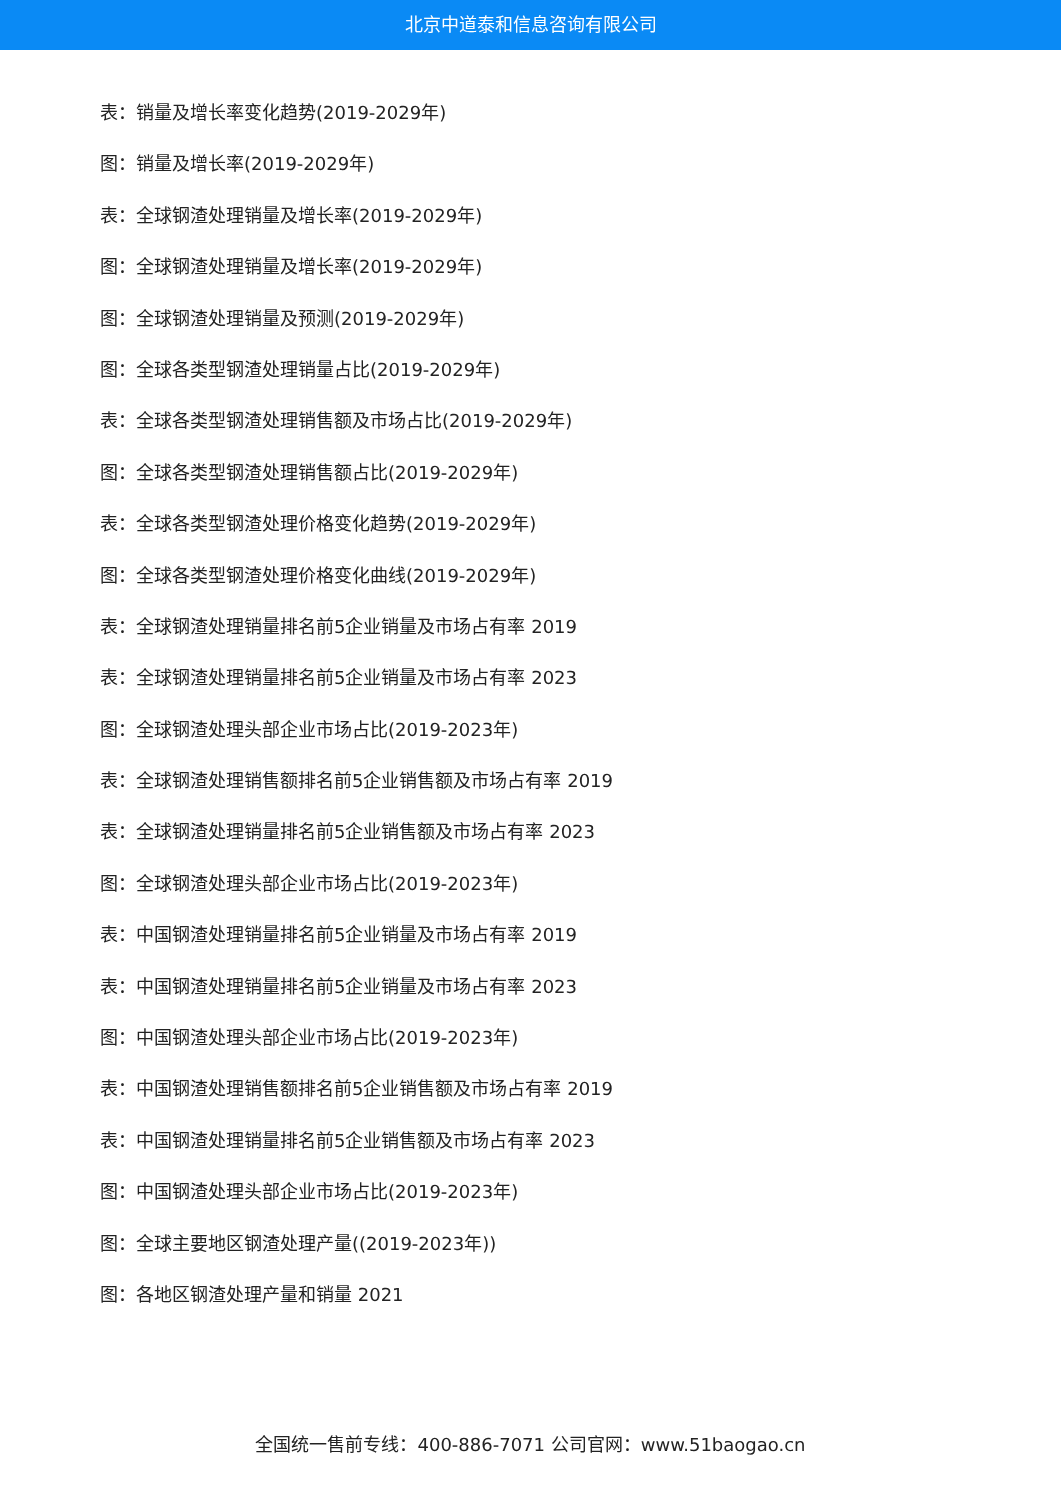北京中道泰和信息咨询有限公司
表：销量及增长率变化趋势(2019-2029年)
图：销量及增长率(2019-2029年)
表：全球钢渣处理销量及增长率(2019-2029年)
图：全球钢渣处理销量及增长率(2019-2029年)
图：全球钢渣处理销量及预测(2019-2029年)
图：全球各类型钢渣处理销量占比(2019-2029年)
表：全球各类型钢渣处理销售额及市场占比(2019-2029年)
图：全球各类型钢渣处理销售额占比(2019-2029年)
表：全球各类型钢渣处理价格变化趋势(2019-2029年)
图：全球各类型钢渣处理价格变化曲线(2019-2029年)
表：全球钢渣处理销量排名前5企业销量及市场占有率 2019
表：全球钢渣处理销量排名前5企业销量及市场占有率 2023
图：全球钢渣处理头部企业市场占比(2019-2023年)
表：全球钢渣处理销售额排名前5企业销售额及市场占有率 2019
表：全球钢渣处理销量排名前5企业销售额及市场占有率 2023
图：全球钢渣处理头部企业市场占比(2019-2023年)
表：中国钢渣处理销量排名前5企业销量及市场占有率 2019
表：中国钢渣处理销量排名前5企业销量及市场占有率 2023
图：中国钢渣处理头部企业市场占比(2019-2023年)
表：中国钢渣处理销售额排名前5企业销售额及市场占有率 2019
表：中国钢渣处理销量排名前5企业销售额及市场占有率 2023
图：中国钢渣处理头部企业市场占比(2019-2023年)
图：全球主要地区钢渣处理产量((2019-2023年))
图：各地区钢渣处理产量和销量 2021
全国统一售前专线：400-886-7071 公司官网：www.51baogao.cn